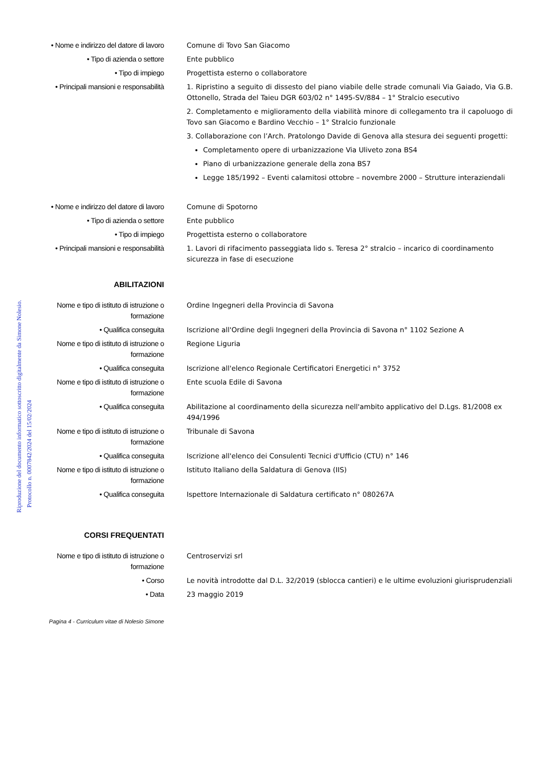Riproduzione del documento informatico sottoscritto digitalmente da Simone Nolesio.
Protocollo n. 0007842/2024 del 15/02/2024
• Nome e indirizzo del datore di lavoro
Comune di Tovo San Giacomo
• Tipo di azienda o settore Ente pubblico
• Tipo di impiego Progettista esterno o collaboratore
• Principali mansioni e responsabilità
1. Ripristino a seguito di dissesto del piano viabile delle strade comunali Via Gaiado, Via G.B. Ottonello, Strada del Taieu DGR 603/02 n° 1495-SV/884 – 1° Stralcio esecutivo
2. Completamento e miglioramento della viabilità minore di collegamento tra il capoluogo di Tovo san Giacomo e Bardino Vecchio – 1° Stralcio funzionale
3. Collaborazione con l’Arch. Pratolongo Davide di Genova alla stesura dei seguenti progetti:
Completamento opere di urbanizzazione Via Uliveto zona BS4
Piano di urbanizzazione generale della zona BS7
Legge 185/1992 – Eventi calamitosi ottobre – novembre 2000 – Strutture interaziendali
• Nome e indirizzo del datore di lavoro
Comune di Spotorno
• Tipo di azienda o settore Ente pubblico
• Tipo di impiego Progettista esterno o collaboratore
• Principali mansioni e responsabilità
1. Lavori di rifacimento passeggiata lido s. Teresa 2° stralcio – incarico di coordinamento sicurezza in fase di esecuzione
ABILITAZIONI
Nome e tipo di istituto di istruzione o formazione
Ordine Ingegneri della Provincia di Savona
• Qualifica conseguita Iscrizione all'Ordine degli Ingegneri della Provincia di Savona n° 1102 Sezione A
Nome e tipo di istituto di istruzione o formazione
Regione Liguria
• Qualifica conseguita Iscrizione all'elenco Regionale Certificatori Energetici n° 3752
Nome e tipo di istituto di istruzione o formazione
Ente scuola Edile di Savona
• Qualifica conseguita Abilitazione al coordinamento della sicurezza nell'ambito applicativo del D.Lgs. 81/2008 ex 494/1996
Nome e tipo di istituto di istruzione o formazione
Tribunale di Savona
• Qualifica conseguita Iscrizione all'elenco dei Consulenti Tecnici d'Ufficio (CTU) n° 146
Nome e tipo di istituto di istruzione o formazione
Istituto Italiano della Saldatura di Genova (IIS)
• Qualifica conseguita Ispettore Internazionale di Saldatura certificato n° 080267A
CORSI FREQUENTATI
Nome e tipo di istituto di istruzione o formazione
Centroservizi srl
• Corso Le novità introdotte dal D.L. 32/2019 (sblocca cantieri) e le ultime evoluzioni giurisprudenziali
• Data 23 maggio 2019
Pagina 4 - Curriculum vitae di Nolesio Simone